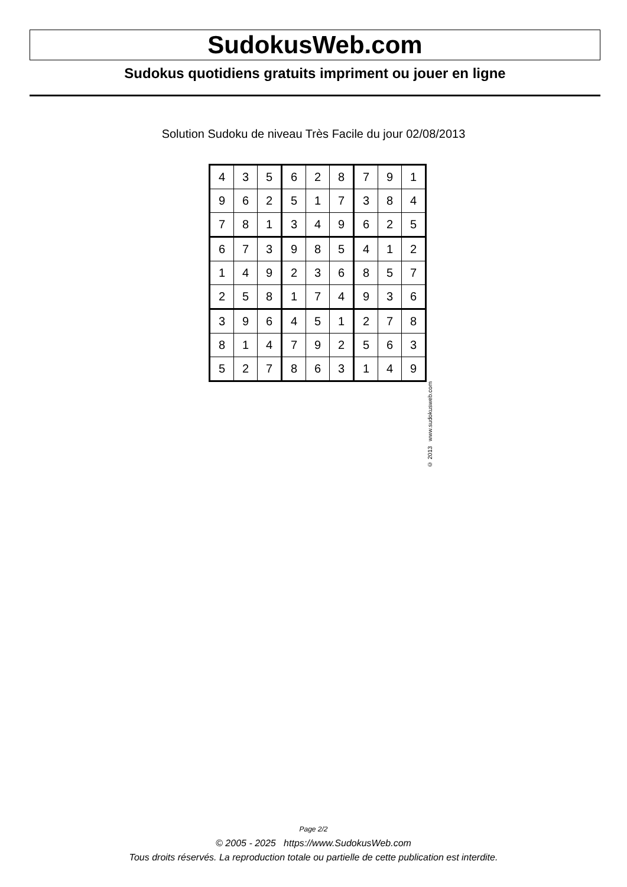SudokusWeb.com
Sudokus quotidiens gratuits impriment ou jouer en ligne
Solution Sudoku de niveau Très Facile du jour 02/08/2013
| 4 | 3 | 5 | 6 | 2 | 8 | 7 | 9 | 1 |
| 9 | 6 | 2 | 5 | 1 | 7 | 3 | 8 | 4 |
| 7 | 8 | 1 | 3 | 4 | 9 | 6 | 2 | 5 |
| 6 | 7 | 3 | 9 | 8 | 5 | 4 | 1 | 2 |
| 1 | 4 | 9 | 2 | 3 | 6 | 8 | 5 | 7 |
| 2 | 5 | 8 | 1 | 7 | 4 | 9 | 3 | 6 |
| 3 | 9 | 6 | 4 | 5 | 1 | 2 | 7 | 8 |
| 8 | 1 | 4 | 7 | 9 | 2 | 5 | 6 | 3 |
| 5 | 2 | 7 | 8 | 6 | 3 | 1 | 4 | 9 |
© 2013 www.sudokusweb.com
Page 2/2
© 2005 - 2025 https://www.SudokusWeb.com
Tous droits réservés. La reproduction totale ou partielle de cette publication est interdite.